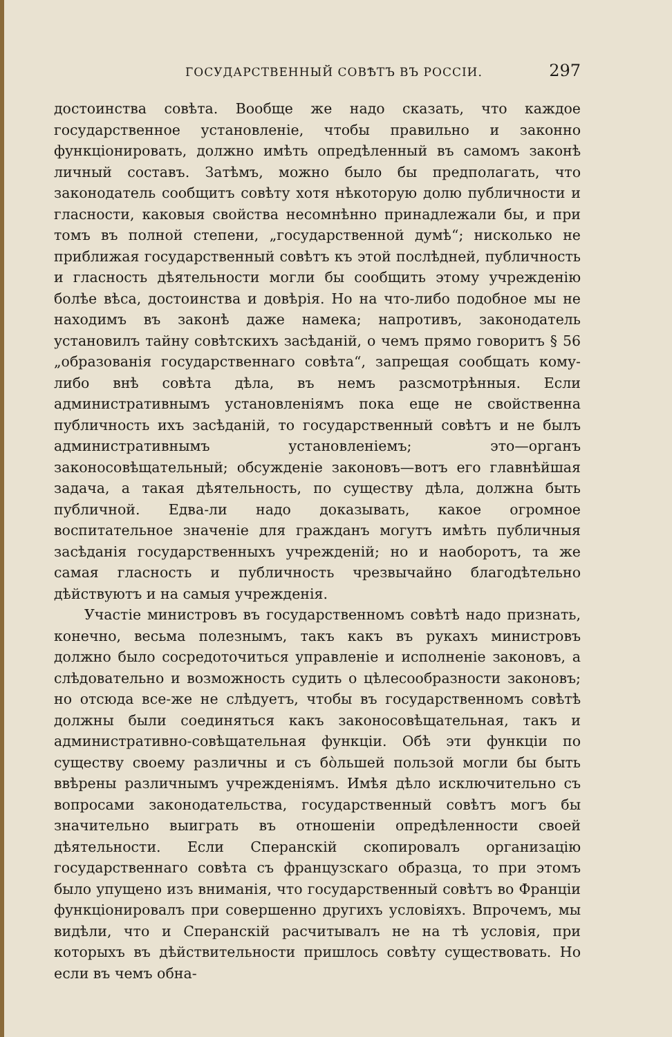ГОСУДАРСТВЕННЫЙ СОВѢТЪ ВЪ РОССІИ. 297
достоинства совѣта. Вообще же надо сказать, что каждое государственное установленіе, чтобы правильно и законно функціонировать, должно имѣть опредѣленный въ самомъ законѣ личный составъ. Затѣмъ, можно было бы предполагать, что законодатель сообщитъ совѣту хотя нѣкоторую долю публичности и гласности, каковыя свойства несомнѣнно принадлежали бы, и при томъ въ полной степени, „государственной думѣ“; нисколько не приближая государственный совѣтъ къ этой послѣдней, публичность и гласность дѣятельности могли бы сообщить этому учрежденію болѣе вѣса, достоинства и довѣрія. Но на что-либо подобное мы не находимъ въ законѣ даже намека; напротивъ, законодатель установилъ тайну совѣтскихъ засѣданій, о чемъ прямо говоритъ § 56 „образованія государственнаго совѣта“, запрещая сообщать кому-либо внѣ совѣта дѣла, въ немъ разсмотрѣнныя. Если административнымъ установленіямъ пока еще не свойственна публичность ихъ засѣданій, то государственный совѣтъ и не былъ административнымъ установленіемъ; это—органъ законосовѣщательный; обсужденіе законовъ—вотъ его главнѣйшая задача, а такая дѣятельность, по существу дѣла, должна быть публичной. Едва-ли надо доказывать, какое огромное воспитательное значеніе для гражданъ могутъ имѣть публичныя засѣданія государственныхъ учрежденій; но и наоборотъ, та же самая гласность и публичность чрезвычайно благодѣтельно дѣйствуютъ и на самыя учрежденія.
Участіе министровъ въ государственномъ совѣтѣ надо признать, конечно, весьма полезнымъ, такъ какъ въ рукахъ министровъ должно было сосредоточиться управленіе и исполненіе законовъ, а слѣдовательно и возможность судить о цѣлесообразности законовъ; но отсюда все-же не слѣдуетъ, чтобы въ государственномъ совѣтѣ должны были соединяться какъ законосовѣщательная, такъ и административно-совѣщательная функціи. Обѣ эти функціи по существу своему различны и съ бо̀льшей пользой могли бы быть ввѣрены различнымъ учрежденіямъ. Имѣя дѣло исключительно съ вопросами законодательства, государственный совѣтъ могъ бы значительно выиграть въ отношеніи опредѣленности своей дѣятельности. Если Сперанскій скопировалъ организацію государственнаго совѣта съ французскаго образца, то при этомъ было упущено изъ вниманія, что государственный совѣтъ во Франціи функціонировалъ при совершенно другихъ условіяхъ. Впрочемъ, мы видѣли, что и Сперанскій расчитывалъ не на тѣ условія, при которыхъ въ дѣйствительности пришлось совѣту существовать. Но если въ чемъ обна-